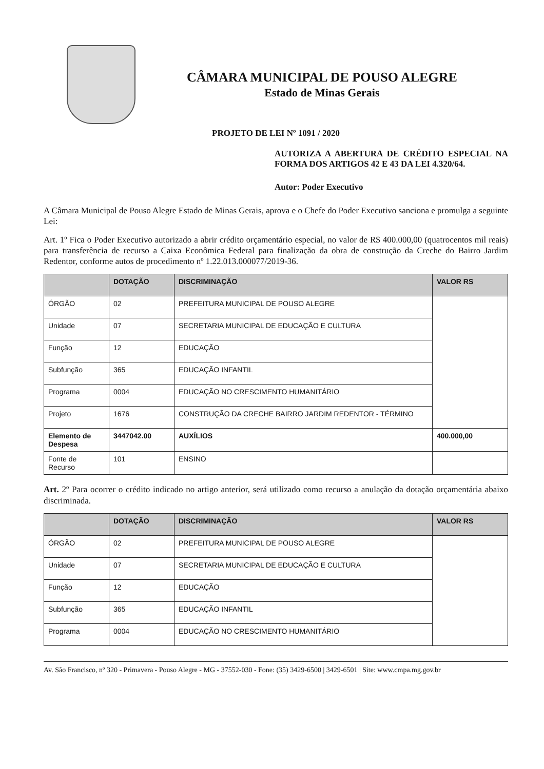CÂMARA MUNICIPAL DE POUSO ALEGRE
Estado de Minas Gerais
PROJETO DE LEI Nº 1091 / 2020
AUTORIZA A ABERTURA DE CRÉDITO ESPECIAL NA FORMA DOS ARTIGOS 42 E 43 DA LEI 4.320/64.
Autor: Poder Executivo
A Câmara Municipal de Pouso Alegre Estado de Minas Gerais, aprova e o Chefe do Poder Executivo sanciona e promulga a seguinte Lei:
Art. 1º Fica o Poder Executivo autorizado a abrir crédito orçamentário especial, no valor de R$ 400.000,00 (quatrocentos mil reais) para transferência de recurso a Caixa Econômica Federal para finalização da obra de construção da Creche do Bairro Jardim Redentor, conforme autos de procedimento nº 1.22.013.000077/2019-36.
| | DOTAÇÃO | DISCRIMINAÇÃO | VALOR RS |
| --- | --- | --- | --- |
| ÓRGÃO | 02 | PREFEITURA MUNICIPAL DE POUSO ALEGRE | |
| Unidade | 07 | SECRETARIA MUNICIPAL DE EDUCAÇÃO E CULTURA | |
| Função | 12 | EDUCAÇÃO | |
| Subfunção | 365 | EDUCAÇÃO INFANTIL | |
| Programa | 0004 | EDUCAÇÃO NO CRESCIMENTO HUMANITÁRIO | |
| Projeto | 1676 | CONSTRUÇÃO DA CRECHE BAIRRO JARDIM REDENTOR - TÉRMINO | |
| Elemento de Despesa | 3447042.00 | AUXÍLIOS | 400.000,00 |
| Fonte de Recurso | 101 | ENSINO | |
Art. 2º Para ocorrer o crédito indicado no artigo anterior, será utilizado como recurso a anulação da dotação orçamentária abaixo discriminada.
| | DOTAÇÃO | DISCRIMINAÇÃO | VALOR RS |
| --- | --- | --- | --- |
| ÓRGÃO | 02 | PREFEITURA MUNICIPAL DE POUSO ALEGRE | |
| Unidade | 07 | SECRETARIA MUNICIPAL DE EDUCAÇÃO E CULTURA | |
| Função | 12 | EDUCAÇÃO | |
| Subfunção | 365 | EDUCAÇÃO INFANTIL | |
| Programa | 0004 | EDUCAÇÃO NO CRESCIMENTO HUMANITÁRIO | |
Av. São Francisco, nº 320 - Primavera - Pouso Alegre - MG - 37552-030 - Fone: (35) 3429-6500 | 3429-6501 | Site: www.cmpa.mg.gov.br